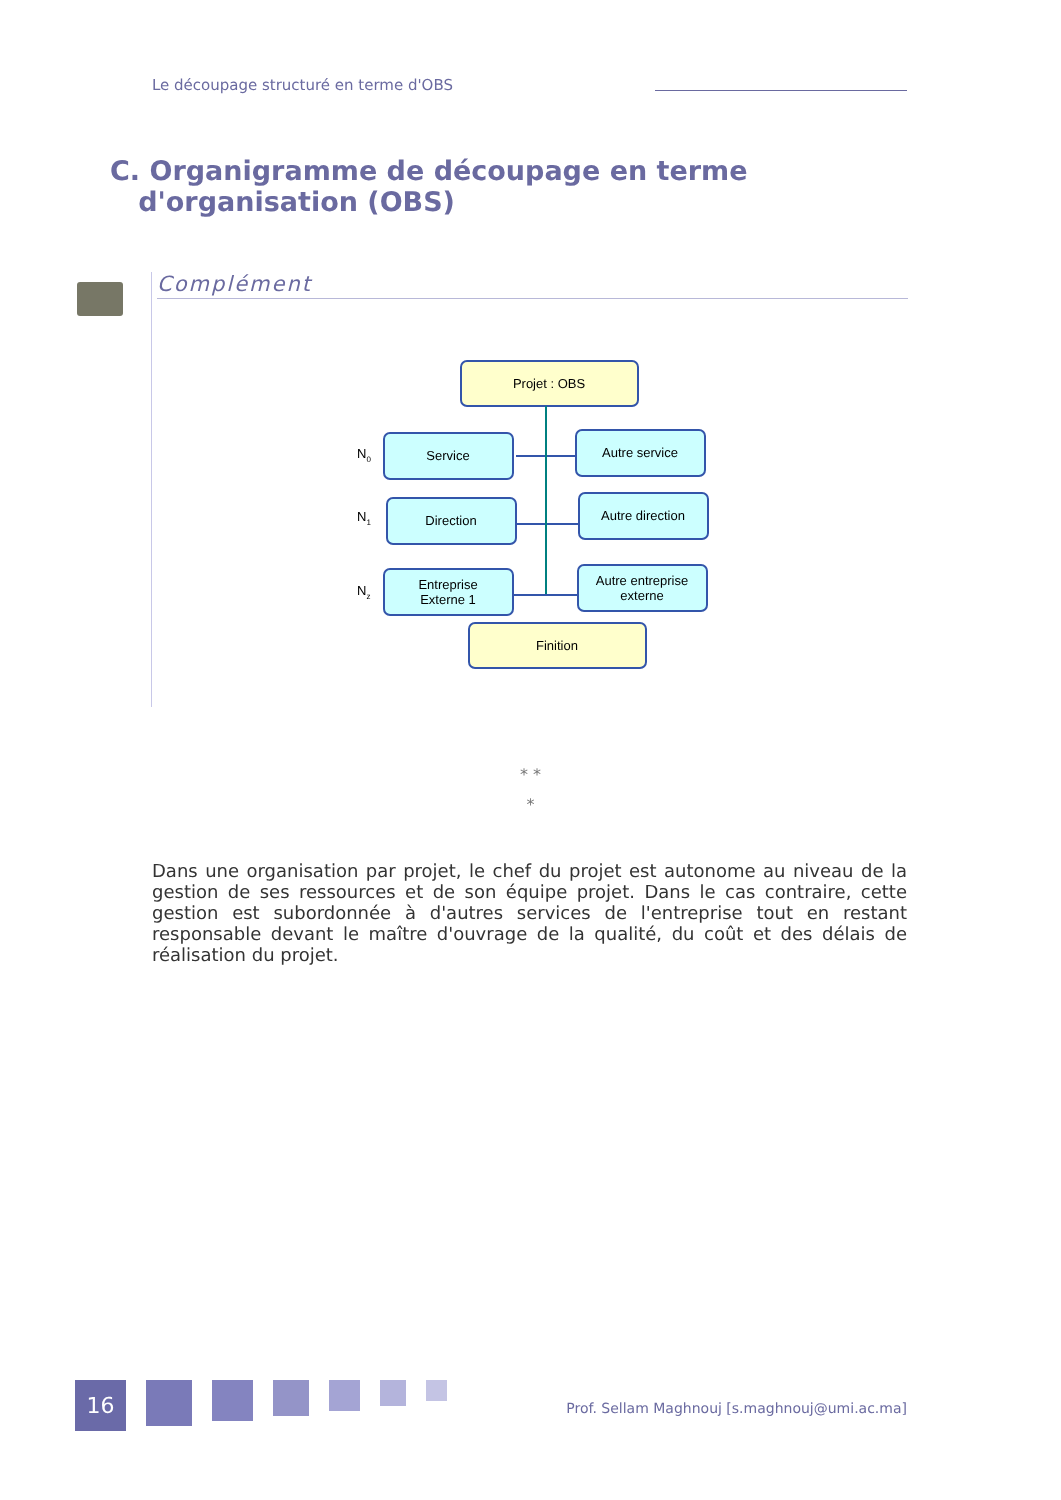Le découpage structuré en terme d'OBS
C. Organigramme de découpage en terme
d'organisation (OBS)
Complément
Projet : OBS
Service
Autre service
Direction
Autre direction
Entreprise
Externe 1
Autre entreprise
externe
Finition
N0
N1
Nz
* *
*
Dans une organisation par projet, le chef du projet est autonome au niveau de la gestion de ses ressources et de son équipe projet. Dans le cas contraire, cette gestion est subordonnée à d'autres services de l'entreprise tout en restant responsable devant le maître d'ouvrage de la qualité, du coût et des délais de réalisation du projet.
16
Prof. Sellam Maghnouj [s.maghnouj@umi.ac.ma]